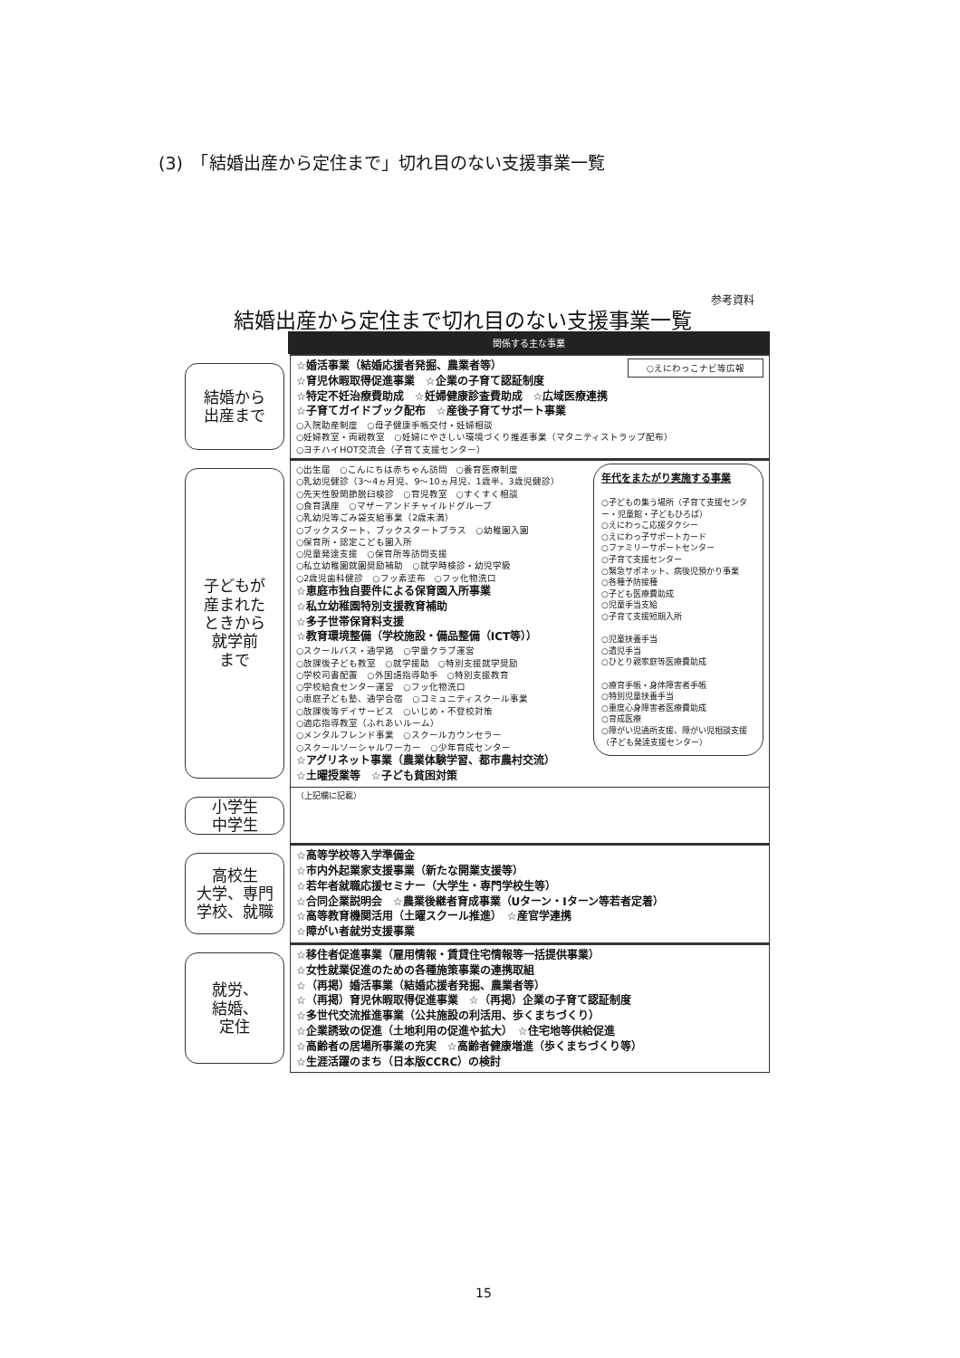(3)　「結婚出産から定住まで」切れ目のない支援事業一覧
参考資料
結婚出産から定住まで切れ目のない支援事業一覧
関係する主な事業
結婚から
出産まで
○えにわっこナビ等広報
☆婚活事業（結婚応援者発掘、農業者等）
☆育児休暇取得促進事業　☆企業の子育て認証制度
☆特定不妊治療費助成　☆妊婦健康診査費助成　☆広域医療連携
☆子育てガイドブック配布　☆産後子育てサポート事業
○入院助産制度　○母子健康手帳交付・妊婦相談
○妊婦教室・両親教室　○妊婦にやさしい環境づくり推進事業（マタニティストラップ配布）
○ヨチハイHOT交流会（子育て支援センター）
子どもが
産まれた
ときから
就学前
まで
年代をまたがり実施する事業
○子どもの集う場所（子育て支援センター・児童館・子どもひろば）
○えにわっこ応援タクシー
○えにわっ子サポートカード
○ファミリーサポートセンター
○子育て支援センター
○緊急サポネット、病後児預かり事業
○各種予防接種
○子ども医療費助成
○児童手当支給
○子育て支援短期入所
○児童扶養手当
○遺児手当
○ひとり親家庭等医療費助成
○療育手帳・身体障害者手帳
○特別児童扶養手当
○重度心身障害者医療費助成
○育成医療
○障がい児通所支援、障がい児相談支援（子ども発達支援センター）
○出生届　○こんにちは赤ちゃん訪問　○養育医療制度
○乳幼児健診（3～4ヵ月児、9～10ヵ月児、1歳半、3歳児健診）
○先天性股関節脱臼検診　○育児教室　○すくすく相談
○食育講座　○マザーアンドチャイルドグループ
○乳幼児等ごみ袋支給事業（2歳未満）
○ブックスタート、ブックスタートプラス　○幼稚園入園
○保育所・認定こども園入所
○児童発達支援　○保育所等訪問支援
○私立幼稚園就園奨励補助　○就学時検診・幼児学級
○2歳児歯科健診　○フッ素塗布　○フッ化物洗口
☆恵庭市独自要件による保育園入所事業
☆私立幼稚園特別支援教育補助
☆多子世帯保育料支援
☆教育環境整備（学校施設・備品整備（ICT等））
○スクールバス・通学路　○学童クラブ運営
○放課後子ども教室　○就学援助　○特別支援就学奨励
○学校司書配置　○外国語指導助手　○特別支援教育
○学校給食センター運営　○フッ化物洗口
○恵庭子ども塾、通学合宿　○コミュニティスクール事業
○放課後等デイサービス　○いじめ・不登校対策
○適応指導教室（ふれあいルーム）
○メンタルフレンド事業　○スクールカウンセラー
○スクールソーシャルワーカー　○少年育成センター
☆アグリネット事業（農業体験学習、都市農村交流）
☆土曜授業等　☆子ども貧困対策
小学生
中学生
（上記欄に記載）
高校生
大学、専門
学校、就職
☆高等学校等入学準備金
☆市内外起業家支援事業（新たな開業支援等）
☆若年者就職応援セミナー（大学生・専門学校生等）
☆合同企業説明会　☆農業後継者育成事業（Uターン・Iターン等若者定着）
☆高等教育機関活用（土曜スクール推進）　☆産官学連携
☆障がい者就労支援事業
就労、
結婚、
定住
☆移住者促進事業（雇用情報・賃貸住宅情報等一括提供事業）
☆女性就業促進のための各種施策事業の連携取組
☆（再掲）婚活事業（結婚応援者発掘、農業者等）
☆（再掲）育児休暇取得促進事業　☆（再掲）企業の子育て認証制度
☆多世代交流推進事業（公共施設の利活用、歩くまちづくり）
☆企業誘致の促進（土地利用の促進や拡大）　☆住宅地等供給促進
☆高齢者の居場所事業の充実　☆高齢者健康増進（歩くまちづくり等）
☆生涯活躍のまち（日本版CCRC）の検討
15